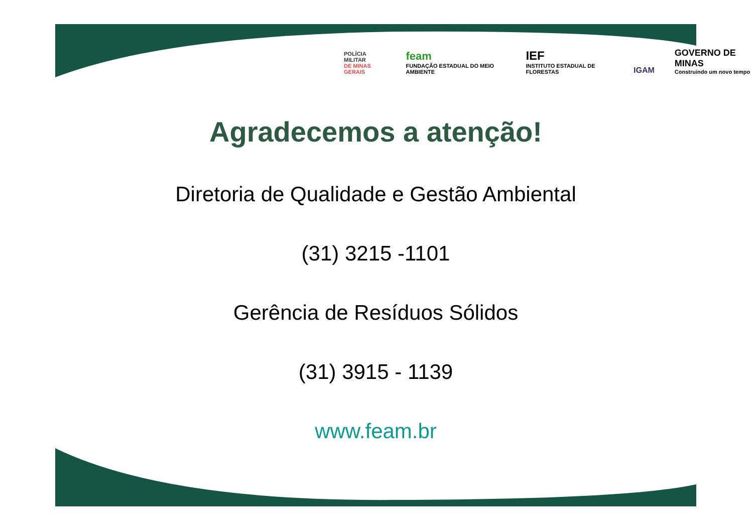POLÍCIA MILITAR
DE MINAS GERAIS
feam
FUNDAÇÃO ESTADUAL DO MEIO AMBIENTE
IEF
INSTITUTO ESTADUAL DE FLORESTAS
IGAM
GOVERNO DE MINAS
Construindo um novo tempo
Agradecemos a atenção!
Diretoria de Qualidade e Gestão Ambiental
(31) 3215 -1101
Gerência de Resíduos Sólidos
(31) 3915 - 1139
www.feam.br